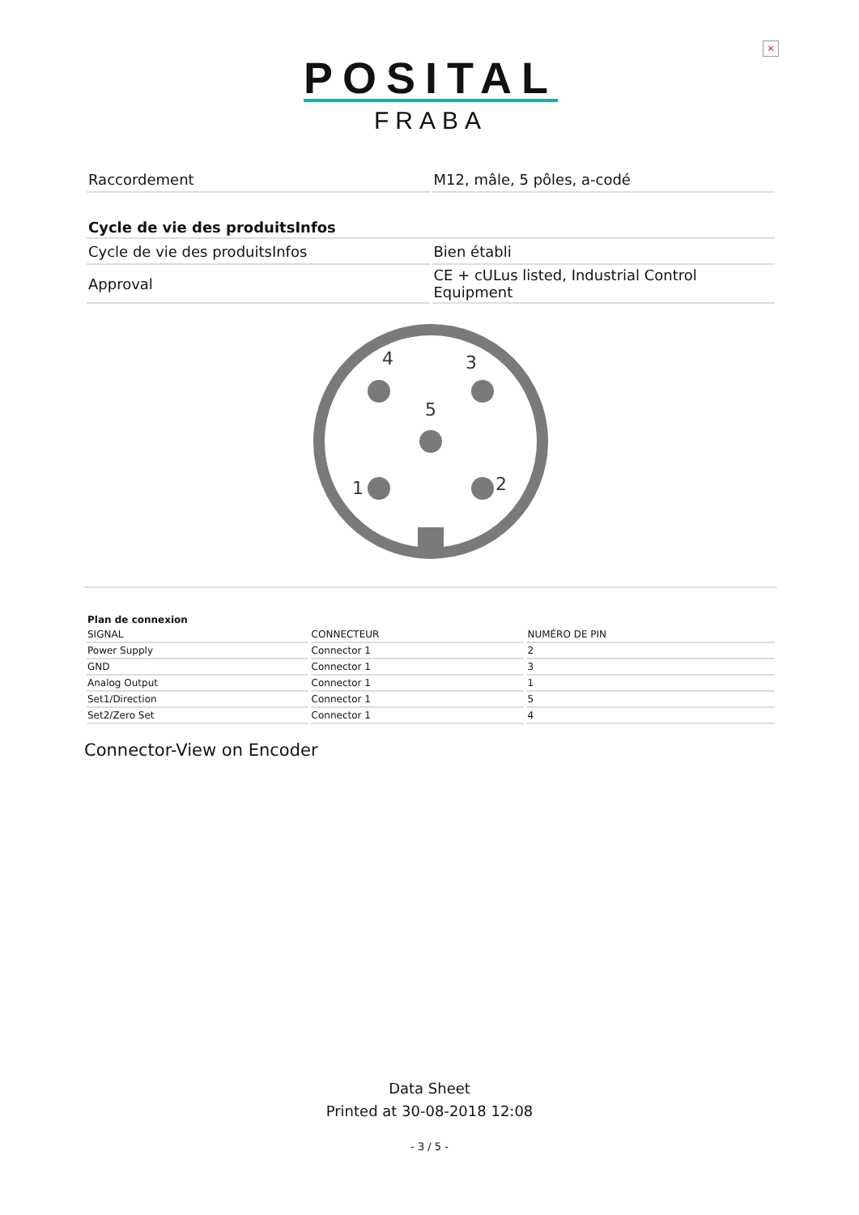×
POSITAL
FRABA
| Raccordement | M12, mâle, 5 pôles, a-codé |
| Cycle de vie des produitsInfos | |
| --- | --- |
| Cycle de vie des produitsInfos | Bien établi |
| Approval | CE + cULus listed, Industrial Control Equipment |
4
3
5
1
2
| Plan de connexion | | |
| --- | --- | --- |
| SIGNAL | CONNECTEUR | NUMÉRO DE PIN |
| Power Supply | Connector 1 | 2 |
| GND | Connector 1 | 3 |
| Analog Output | Connector 1 | 1 |
| Set1/Direction | Connector 1 | 5 |
| Set2/Zero Set | Connector 1 | 4 |
Connector-View on Encoder
Data Sheet
Printed at 30-08-2018 12:08
- 3 / 5 -